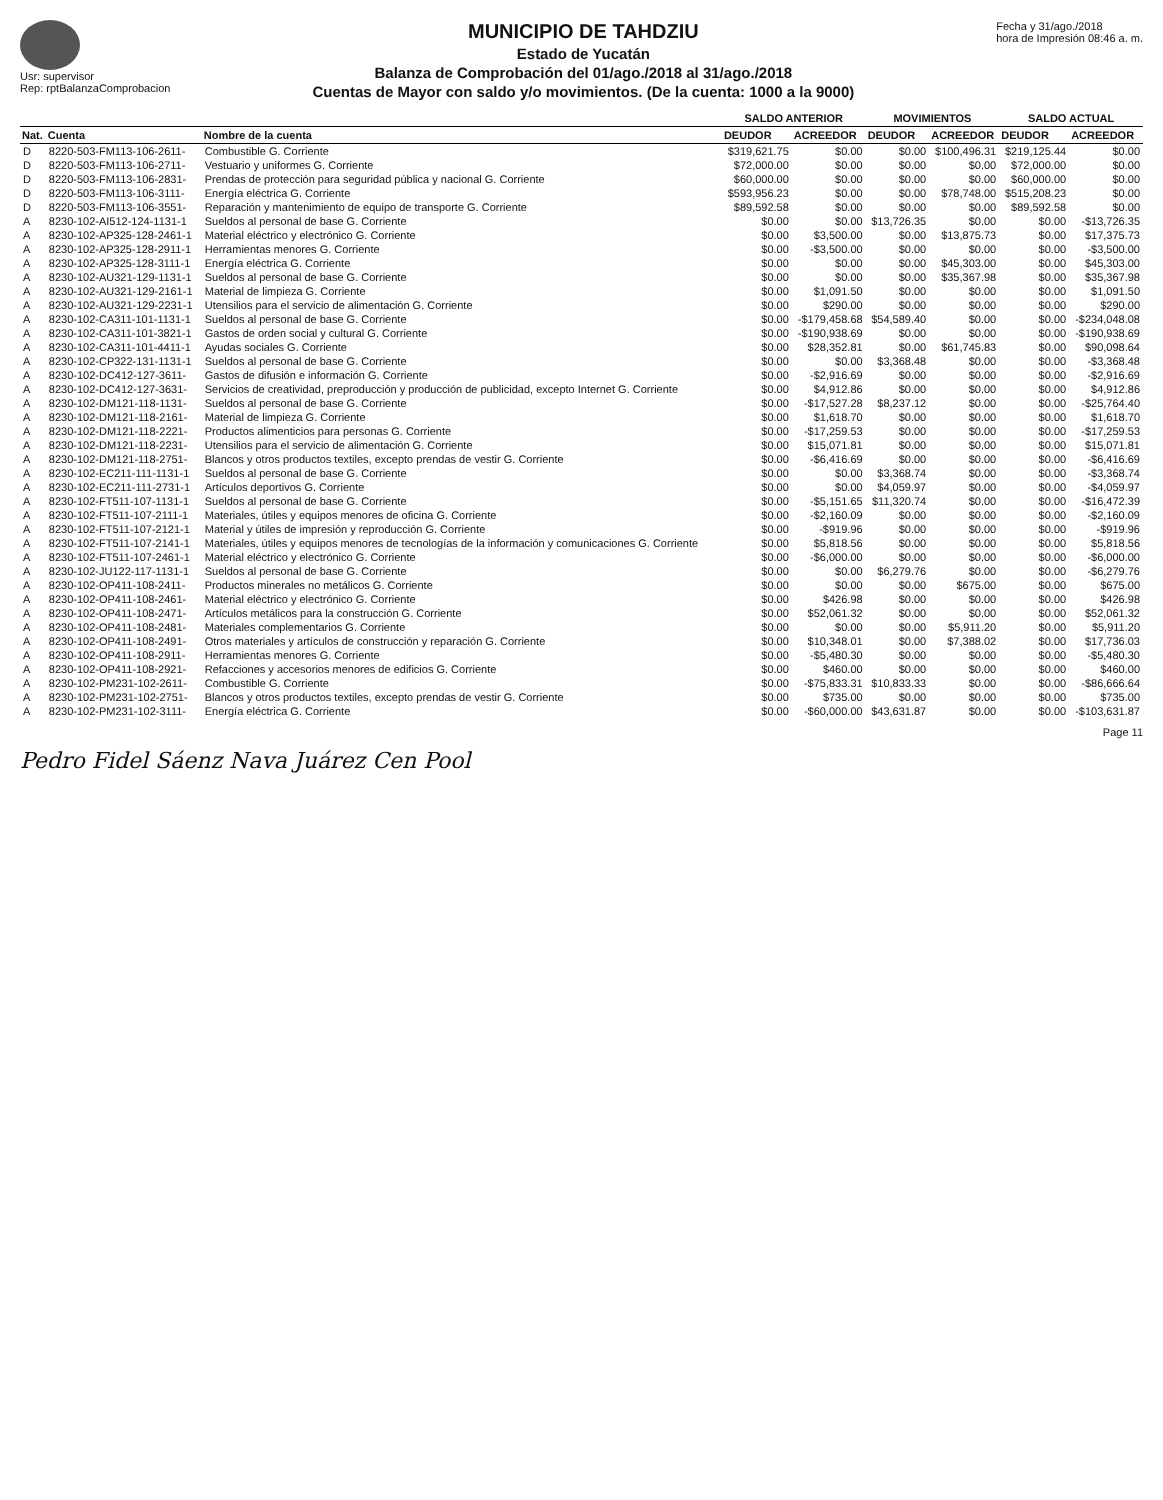Usr: supervisor
Rep: rptBalanzaComprobacion
MUNICIPIO DE TAHDZIU
Estado de Yucatán
Balanza de Comprobación del 01/ago./2018 al 31/ago./2018
Cuentas de Mayor con saldo y/o movimientos. (De la cuenta: 1000 a la 9000)
Fecha y 31/ago./2018
hora de Impresión 08:46 a. m.
| | | | SALDO ANTERIOR | | MOVIMIENTOS | | SALDO ACTUAL | |
| --- | --- | --- | --- | --- | --- | --- | --- | --- |
| Nat. | Cuenta | Nombre de la cuenta | DEUDOR | ACREEDOR | DEUDOR | ACREEDOR | DEUDOR | ACREEDOR |
| D | 8220-503-FM113-106-2611- | Combustible G. Corriente | $319,621.75 | $0.00 | $0.00 | $100,496.31 | $219,125.44 | $0.00 |
| D | 8220-503-FM113-106-2711- | Vestuario y uniformes G. Corriente | $72,000.00 | $0.00 | $0.00 | $0.00 | $72,000.00 | $0.00 |
| D | 8220-503-FM113-106-2831- | Prendas de protección para seguridad pública y nacional G. Corriente | $60,000.00 | $0.00 | $0.00 | $0.00 | $60,000.00 | $0.00 |
| D | 8220-503-FM113-106-3111- | Energía eléctrica G. Corriente | $593,956.23 | $0.00 | $0.00 | $78,748.00 | $515,208.23 | $0.00 |
| D | 8220-503-FM113-106-3551- | Reparación y mantenimiento de equipo de transporte G. Corriente | $89,592.58 | $0.00 | $0.00 | $0.00 | $89,592.58 | $0.00 |
| A | 8230-102-AI512-124-1131-1 | Sueldos al personal de base G. Corriente | $0.00 | $0.00 | $13,726.35 | $0.00 | $0.00 | -$13,726.35 |
| A | 8230-102-AP325-128-2461-1 | Material eléctrico y electrónico G. Corriente | $0.00 | $3,500.00 | $0.00 | $13,875.73 | $0.00 | $17,375.73 |
| A | 8230-102-AP325-128-2911-1 | Herramientas menores G. Corriente | $0.00 | -$3,500.00 | $0.00 | $0.00 | $0.00 | -$3,500.00 |
| A | 8230-102-AP325-128-3111-1 | Energía eléctrica G. Corriente | $0.00 | $0.00 | $0.00 | $45,303.00 | $0.00 | $45,303.00 |
| A | 8230-102-AU321-129-1131-1 | Sueldos al personal de base G. Corriente | $0.00 | $0.00 | $0.00 | $35,367.98 | $0.00 | $35,367.98 |
| A | 8230-102-AU321-129-2161-1 | Material de limpieza G. Corriente | $0.00 | $1,091.50 | $0.00 | $0.00 | $0.00 | $1,091.50 |
| A | 8230-102-AU321-129-2231-1 | Utensilios para el servicio de alimentación G. Corriente | $0.00 | $290.00 | $0.00 | $0.00 | $0.00 | $290.00 |
| A | 8230-102-CA311-101-1131-1 | Sueldos al personal de base G. Corriente | $0.00 | -$179,458.68 | $54,589.40 | $0.00 | $0.00 | -$234,048.08 |
| A | 8230-102-CA311-101-3821-1 | Gastos de orden social y cultural G. Corriente | $0.00 | -$190,938.69 | $0.00 | $0.00 | $0.00 | -$190,938.69 |
| A | 8230-102-CA311-101-4411-1 | Ayudas sociales G. Corriente | $0.00 | $28,352.81 | $0.00 | $61,745.83 | $0.00 | $90,098.64 |
| A | 8230-102-CP322-131-1131-1 | Sueldos al personal de base G. Corriente | $0.00 | $0.00 | $3,368.48 | $0.00 | $0.00 | -$3,368.48 |
| A | 8230-102-DC412-127-3611- | Gastos de difusión e información G. Corriente | $0.00 | -$2,916.69 | $0.00 | $0.00 | $0.00 | -$2,916.69 |
| A | 8230-102-DC412-127-3631- | Servicios de creatividad, preproducción y producción de publicidad, excepto Internet G. Corriente | $0.00 | $4,912.86 | $0.00 | $0.00 | $0.00 | $4,912.86 |
| A | 8230-102-DM121-118-1131- | Sueldos al personal de base G. Corriente | $0.00 | -$17,527.28 | $8,237.12 | $0.00 | $0.00 | -$25,764.40 |
| A | 8230-102-DM121-118-2161- | Material de limpieza G. Corriente | $0.00 | $1,618.70 | $0.00 | $0.00 | $0.00 | $1,618.70 |
| A | 8230-102-DM121-118-2221- | Productos alimenticios para personas G. Corriente | $0.00 | -$17,259.53 | $0.00 | $0.00 | $0.00 | -$17,259.53 |
| A | 8230-102-DM121-118-2231- | Utensilios para el servicio de alimentación G. Corriente | $0.00 | $15,071.81 | $0.00 | $0.00 | $0.00 | $15,071.81 |
| A | 8230-102-DM121-118-2751- | Blancos y otros productos textiles, excepto prendas de vestir G. Corriente | $0.00 | -$6,416.69 | $0.00 | $0.00 | $0.00 | -$6,416.69 |
| A | 8230-102-EC211-111-1131-1 | Sueldos al personal de base G. Corriente | $0.00 | $0.00 | $3,368.74 | $0.00 | $0.00 | -$3,368.74 |
| A | 8230-102-EC211-111-2731-1 | Artículos deportivos G. Corriente | $0.00 | $0.00 | $4,059.97 | $0.00 | $0.00 | -$4,059.97 |
| A | 8230-102-FT511-107-1131-1 | Sueldos al personal de base G. Corriente | $0.00 | -$5,151.65 | $11,320.74 | $0.00 | $0.00 | -$16,472.39 |
| A | 8230-102-FT511-107-2111-1 | Materiales, útiles y equipos menores de oficina G. Corriente | $0.00 | -$2,160.09 | $0.00 | $0.00 | $0.00 | -$2,160.09 |
| A | 8230-102-FT511-107-2121-1 | Material y útiles de impresión y reproducción G. Corriente | $0.00 | -$919.96 | $0.00 | $0.00 | $0.00 | -$919.96 |
| A | 8230-102-FT511-107-2141-1 | Materiales, útiles y equipos menores de tecnologías de la información y comunicaciones G. Corriente | $0.00 | $5,818.56 | $0.00 | $0.00 | $0.00 | $5,818.56 |
| A | 8230-102-FT511-107-2461-1 | Material eléctrico y electrónico G. Corriente | $0.00 | -$6,000.00 | $0.00 | $0.00 | $0.00 | -$6,000.00 |
| A | 8230-102-JU122-117-1131-1 | Sueldos al personal de base G. Corriente | $0.00 | $0.00 | $6,279.76 | $0.00 | $0.00 | -$6,279.76 |
| A | 8230-102-OP411-108-2411- | Productos minerales no metálicos G. Corriente | $0.00 | $0.00 | $0.00 | $675.00 | $0.00 | $675.00 |
| A | 8230-102-OP411-108-2461- | Material eléctrico y electrónico G. Corriente | $0.00 | $426.98 | $0.00 | $0.00 | $0.00 | $426.98 |
| A | 8230-102-OP411-108-2471- | Artículos metálicos para la construcción G. Corriente | $0.00 | $52,061.32 | $0.00 | $0.00 | $0.00 | $52,061.32 |
| A | 8230-102-OP411-108-2481- | Materiales complementarios G. Corriente | $0.00 | $0.00 | $0.00 | $5,911.20 | $0.00 | $5,911.20 |
| A | 8230-102-OP411-108-2491- | Otros materiales y artículos de construcción y reparación G. Corriente | $0.00 | $10,348.01 | $0.00 | $7,388.02 | $0.00 | $17,736.03 |
| A | 8230-102-OP411-108-2911- | Herramientas menores G. Corriente | $0.00 | -$5,480.30 | $0.00 | $0.00 | $0.00 | -$5,480.30 |
| A | 8230-102-OP411-108-2921- | Refacciones y accesorios menores de edificios G. Corriente | $0.00 | $460.00 | $0.00 | $0.00 | $0.00 | $460.00 |
| A | 8230-102-PM231-102-2611- | Combustible G. Corriente | $0.00 | -$75,833.31 | $10,833.33 | $0.00 | $0.00 | -$86,666.64 |
| A | 8230-102-PM231-102-2751- | Blancos y otros productos textiles, excepto prendas de vestir G. Corriente | $0.00 | $735.00 | $0.00 | $0.00 | $0.00 | $735.00 |
| A | 8230-102-PM231-102-3111- | Energía eléctrica G. Corriente | $0.00 | -$60,000.00 | $43,631.87 | $0.00 | $0.00 | -$103,631.87 |
Page 11
Pedro Fidel Sáenz Nava Juárez Cen Pool